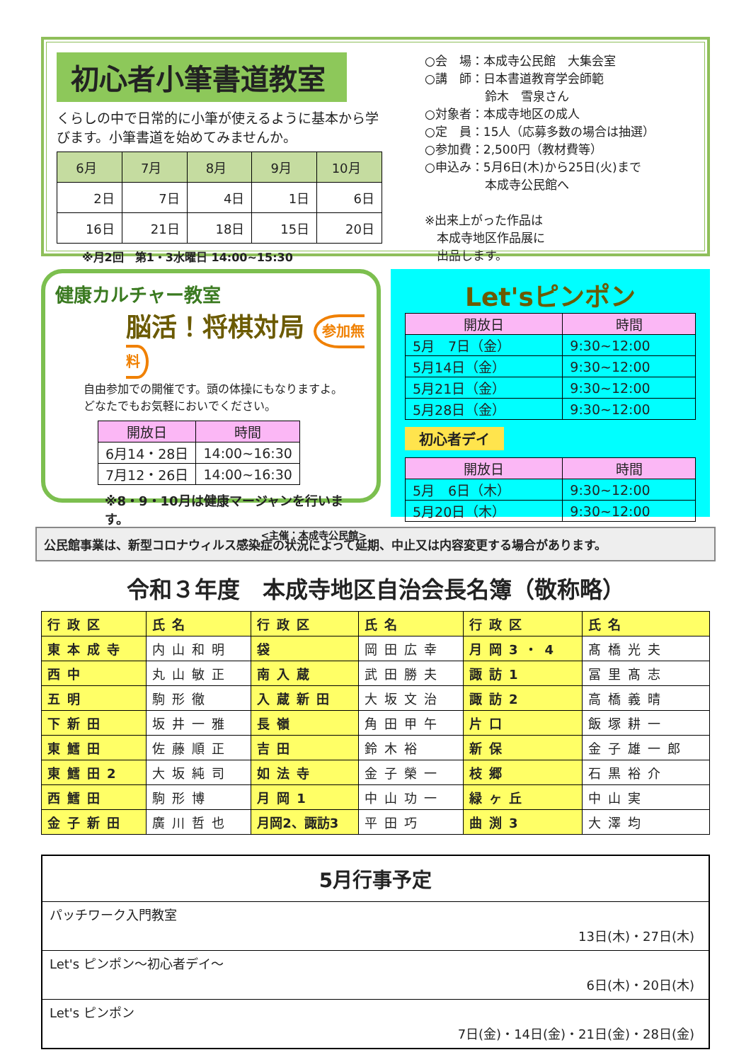初心者小筆書道教室
くらしの中で日常的に小筆が使えるように基本から学びます。小筆書道を始めてみませんか。
| 6月 | 7月 | 8月 | 9月 | 10月 |
| --- | --- | --- | --- | --- |
| 2日 | 7日 | 4日 | 1日 | 6日 |
| 16日 | 21日 | 18日 | 15日 | 20日 |
※月2回　第1・3水曜日 14:00~15:30
○会　場：本成寺公民館　大集会室
○講　師：日本書道教育学会師範
　　　　　鈴木　雪泉さん
○対象者：本成寺地区の成人
○定　員：15人（応募多数の場合は抽選）
○参加費：2,500円（教材費等）
○申込み：5月6日(木)から25日(火)まで
　　　　　本成寺公民館へ
※出来上がった作品は
　本成寺地区作品展に
　出品します。
健康カルチャー教室
脳活！将棋対局 参加無料
自由参加での開催です。頭の体操にもなりますよ。
どなたでもお気軽においでください。
| 開放日 | 時間 |
| --- | --- |
| 6月14・28日 | 14:00~16:30 |
| 7月12・26日 | 14:00~16:30 |
※8・9・10月は健康マージャンを行います。
<主催：本成寺公民館>
Let'sピンポン
| 開放日 | 時間 |
| --- | --- |
| 5月 7日（金） | 9:30~12:00 |
| 5月14日（金） | 9:30~12:00 |
| 5月21日（金） | 9:30~12:00 |
| 5月28日（金） | 9:30~12:00 |
初心者デイ
| 開放日 | 時間 |
| --- | --- |
| 5月 6日（木） | 9:30~12:00 |
| 5月20日（木） | 9:30~12:00 |
公民館事業は、新型コロナウィルス感染症の状況によって延期、中止又は内容変更する場合があります。
令和３年度　本成寺地区自治会長名簿（敬称略）
| 行政区 | 氏名 | 行政区 | 氏名 | 行政区 | 氏名 |
| 東本成寺 | 内山和明 | 袋 | 岡田広幸 | 月岡3・4 | 髙橋光夫 |
| 西中 | 丸山敏正 | 南入蔵 | 武田勝夫 | 諏訪1 | 冨里髙志 |
| 五明 | 駒形徹 | 入蔵新田 | 大坂文治 | 諏訪2 | 高橋義晴 |
| 下新田 | 坂井一雅 | 長嶺 | 角田甲午 | 片口 | 飯塚耕一 |
| 東鱈田 | 佐藤順正 | 吉田 | 鈴木裕 | 新保 | 金子雄一郎 |
| 東鱈田2 | 大坂純司 | 如法寺 | 金子榮一 | 枝郷 | 石黒裕介 |
| 西鱈田 | 駒形博 | 月岡1 | 中山功一 | 緑ヶ丘 | 中山実 |
| 金子新田 | 廣川哲也 | 月岡2、諏訪3 | 平田巧 | 曲渕3 | 大澤均 |
5月行事予定
パッチワーク入門教室
13日(木)・27日(木)
Let's ピンポン～初心者デイ～
6日(木)・20日(木)
Let's ピンポン
7日(金)・14日(金)・21日(金)・28日(金)